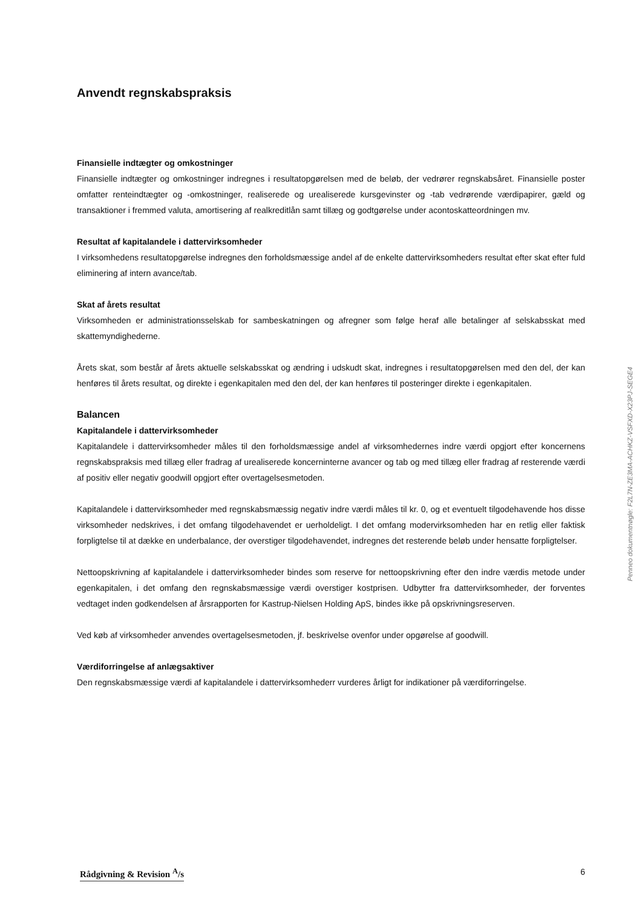Anvendt regnskabspraksis
Finansielle indtægter og omkostninger
Finansielle indtægter og omkostninger indregnes i resultatopgørelsen med de beløb, der vedrører regnskabsåret. Finansielle poster omfatter renteindtægter og -omkostninger, realiserede og urealiserede kursgevinster og -tab vedrørende værdipapirer, gæld og transaktioner i fremmed valuta, amortisering af realkreditlån samt tillæg og godtgørelse under acontoskatteordningen mv.
Resultat af kapitalandele i dattervirksomheder
I virksomhedens resultatopgørelse indregnes den forholdsmæssige andel af de enkelte dattervirksomheders resultat efter skat efter fuld eliminering af intern avance/tab.
Skat af årets resultat
Virksomheden er administrationsselskab for sambeskatningen og afregner som følge heraf alle betalinger af selskabsskat med skattemyndighederne.
Årets skat, som består af årets aktuelle selskabsskat og ændring i udskudt skat, indregnes i resultatopgørelsen med den del, der kan henføres til årets resultat, og direkte i egenkapitalen med den del, der kan henføres til posteringer direkte i egenkapitalen.
Balancen
Kapitalandele i dattervirksomheder
Kapitalandele i dattervirksomheder måles til den forholdsmæssige andel af virksomhedernes indre værdi opgjort efter koncernens regnskabspraksis med tillæg eller fradrag af urealiserede koncerninterne avancer og tab og med tillæg eller fradrag af resterende værdi af positiv eller negativ goodwill opgjort efter overtagelsesmetoden.
Kapitalandele i dattervirksomheder med regnskabsmæssig negativ indre værdi måles til kr. 0, og et eventuelt tilgodehavende hos disse virksomheder nedskrives, i det omfang tilgodehavendet er uerholdeligt. I det omfang modervirksomheden har en retlig eller faktisk forpligtelse til at dække en underbalance, der overstiger tilgodehavendet, indregnes det resterende beløb under hensatte forpligtelser.
Nettoopskrivning af kapitalandele i dattervirksomheder bindes som reserve for nettoopskrivning efter den indre værdis metode under egenkapitalen, i det omfang den regnskabsmæssige værdi overstiger kostprisen. Udbytter fra dattervirksomheder, der forventes vedtaget inden godkendelsen af årsrapporten for Kastrup-Nielsen Holding ApS, bindes ikke på opskrivningsreserven.
Ved køb af virksomheder anvendes overtagelsesmetoden, jf. beskrivelse ovenfor under opgørelse af goodwill.
Værdiforringelse af anlægsaktiver
Den regnskabsmæssige værdi af kapitalandele i dattervirksomhederr vurderes årligt for indikationer på værdiforringelse.
Penneo dokumentnøgle: F2L7N-ZE3MA-ACHKZ-VSFXD-X23PJ-SEGE4
Rådgivning & Revision <sup>A</sup>/s 6